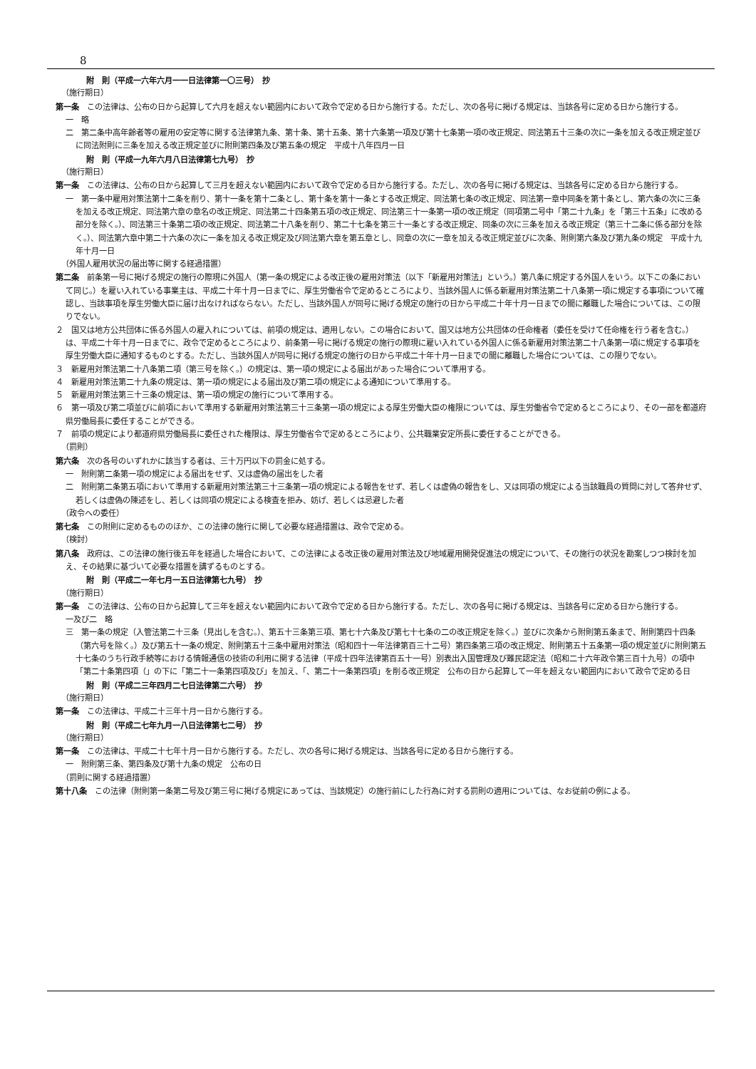8
附　則（平成一六年六月一一日法律第一〇三号）　抄
（施行期日）
第一条　この法律は、公布の日から起算して六月を超えない範囲内において政令で定める日から施行する。ただし、次の各号に掲げる規定は、当該各号に定める日から施行する。
一　略
二　第二条中高年齢者等の雇用の安定等に関する法律第九条、第十条、第十五条、第十六条第一項及び第十七条第一項の改正規定、同法第五十三条の次に一条を加える改正規定並びに同法附則に三条を加える改正規定並びに附則第四条及び第五条の規定　平成十八年四月一日
附　則（平成一九年六月八日法律第七九号）　抄
（施行期日）
第一条　この法律は、公布の日から起算して三月を超えない範囲内において政令で定める日から施行する。ただし、次の各号に掲げる規定は、当該各号に定める日から施行する。
一　第一条中雇用対策法第十二条を削り、第十一条を第十二条とし、第十条を第十一条とする改正規定、同法第七条の改正規定、同法第一章中同条を第十条とし、第六条の次に三条を加える改正規定、同法第六章の章名の改正規定、同法第二十四条第五項の改正規定、同法第三十一条第一項の改正規定（同項第二号中「第二十九条」を「第三十五条」に改める部分を除く。）、同法第三十条第二項の改正規定、同法第二十八条を削り、第二十七条を第三十一条とする改正規定、同条の次に三条を加える改正規定（第三十二条に係る部分を除く。）、同法第六章中第二十六条の次に一条を加える改正規定及び同法第六章を第五章とし、同章の次に一章を加える改正規定並びに次条、附則第六条及び第九条の規定　平成十九年十月一日
（外国人雇用状況の届出等に関する経過措置）
第二条　前条第一号に掲げる規定の施行の際現に外国人（第一条の規定による改正後の雇用対策法（以下「新雇用対策法」という。）第八条に規定する外国人をいう。以下この条において同じ。）を雇い入れている事業主は、平成二十年十月一日までに、厚生労働省令で定めるところにより、当該外国人に係る新雇用対策法第二十八条第一項に規定する事項について確認し、当該事項を厚生労働大臣に届け出なければならない。ただし、当該外国人が同号に掲げる規定の施行の日から平成二十年十月一日までの間に離職した場合については、この限りでない。
２　国又は地方公共団体に係る外国人の雇入れについては、前項の規定は、適用しない。この場合において、国又は地方公共団体の任命権者（委任を受けて任命権を行う者を含む。）は、平成二十年十月一日までに、政令で定めるところにより、前条第一号に掲げる規定の施行の際現に雇い入れている外国人に係る新雇用対策法第二十八条第一項に規定する事項を厚生労働大臣に通知するものとする。ただし、当該外国人が同号に掲げる規定の施行の日から平成二十年十月一日までの間に離職した場合については、この限りでない。
３　新雇用対策法第二十八条第二項（第三号を除く。）の規定は、第一項の規定による届出があった場合について準用する。
４　新雇用対策法第二十九条の規定は、第一項の規定による届出及び第二項の規定による通知について準用する。
５　新雇用対策法第三十三条の規定は、第一項の規定の施行について準用する。
６　第一項及び第二項並びに前項において準用する新雇用対策法第三十三条第一項の規定による厚生労働大臣の権限については、厚生労働省令で定めるところにより、その一部を都道府県労働局長に委任することができる。
７　前項の規定により都道府県労働局長に委任された権限は、厚生労働省令で定めるところにより、公共職業安定所長に委任することができる。
（罰則）
第六条　次の各号のいずれかに該当する者は、三十万円以下の罰金に処する。
一　附則第二条第一項の規定による届出をせず、又は虚偽の届出をした者
二　附則第二条第五項において準用する新雇用対策法第三十三条第一項の規定による報告をせず、若しくは虚偽の報告をし、又は同項の規定による当該職員の質問に対して答弁せず、若しくは虚偽の陳述をし、若しくは同項の規定による検査を拒み、妨げ、若しくは忌避した者
（政令への委任）
第七条　この附則に定めるもののほか、この法律の施行に関して必要な経過措置は、政令で定める。
（検討）
第八条　政府は、この法律の施行後五年を経過した場合において、この法律による改正後の雇用対策法及び地域雇用開発促進法の規定について、その施行の状況を勘案しつつ検討を加え、その結果に基づいて必要な措置を講ずるものとする。
附　則（平成二一年七月一五日法律第七九号）　抄
（施行期日）
第一条　この法律は、公布の日から起算して三年を超えない範囲内において政令で定める日から施行する。ただし、次の各号に掲げる規定は、当該各号に定める日から施行する。
一及び二　略
三　第一条の規定（入管法第二十三条（見出しを含む。）、第五十三条第三項、第七十六条及び第七十七条の二の改正規定を除く。）並びに次条から附則第五条まで、附則第四十四条（第六号を除く。）及び第五十一条の規定、附則第五十三条中雇用対策法（昭和四十一年法律第百三十二号）第四条第三項の改正規定、附則第五十五条第一項の規定並びに附則第五十七条のうち行政手続等における情報通信の技術の利用に関する法律（平成十四年法律第百五十一号）別表出入国管理及び難民認定法（昭和二十六年政令第三百十九号）の項中「第二十条第四項（」の下に「第二十一条第四項及び」を加え、「、第二十一条第四項」を削る改正規定　公布の日から起算して一年を超えない範囲内において政令で定める日
附　則（平成二三年四月二七日法律第二六号）　抄
（施行期日）
第一条　この法律は、平成二十三年十月一日から施行する。
附　則（平成二七年九月一八日法律第七二号）　抄
（施行期日）
第一条　この法律は、平成二十七年十月一日から施行する。ただし、次の各号に掲げる規定は、当該各号に定める日から施行する。
一　附則第三条、第四条及び第十九条の規定　公布の日
（罰則に関する経過措置）
第十八条　この法律（附則第一条第二号及び第三号に掲げる規定にあっては、当該規定）の施行前にした行為に対する罰則の適用については、なお従前の例による。